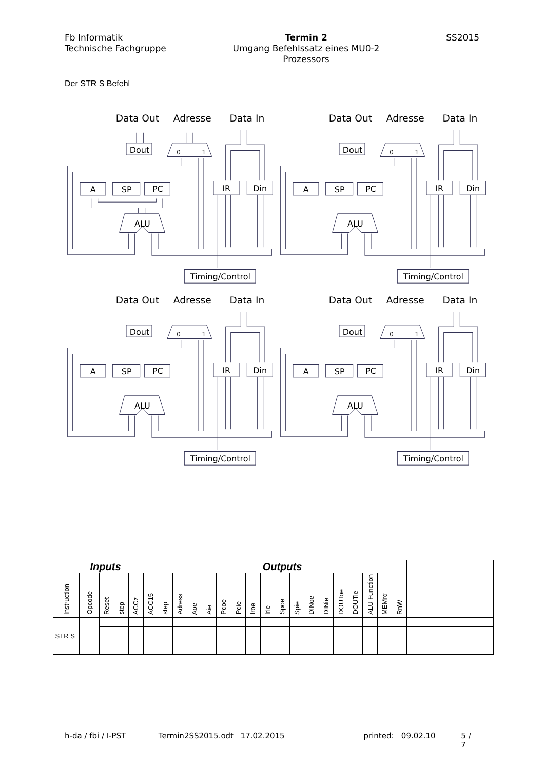Fb Informatik
Technische Fachgruppe
Termin 2
Umgang Befehlssatz eines MU0-2
Prozessors
SS2015
Der STR S Befehl
Data Out
Adresse
Data In
Dout
0
1
A
SP
PC
IR
Din
ALU
Timing/Control
Data Out
Adresse
Data In
Dout
0
1
A
SP
PC
IR
Din
ALU
Timing/Control
Data Out
Adresse
Data In
Dout
0
1
A
SP
PC
IR
Din
ALU
Timing/Control
Data Out
Adresse
Data In
Dout
0
1
A
SP
PC
IR
Din
ALU
Timing/Control
| Inputs | | | | | | Outputs | | | | | | | | | | | | | | | | | |
| --- | --- | --- | --- | --- | --- | --- | --- | --- | --- | --- | --- | --- | --- | --- | --- | --- | --- | --- | --- | --- | --- | --- | --- |
| Instruction | Opcode | Reset | step | ACCz | ACC15 | step | Adress | Aoe | Aie | Pcoe | Pcie | Iroe | Irie | Spoe | Spie | DINoe | DINie | DOUToe | DOUTie | ALU Function | MEMrq | RnW | |
| STR S | | | | | | | | | | | | | | | | | | | | | | | |
h-da / fbi / I-PST Termin2SS2015.odt 17.02.2015 printed: 09.02.10 5 / 7